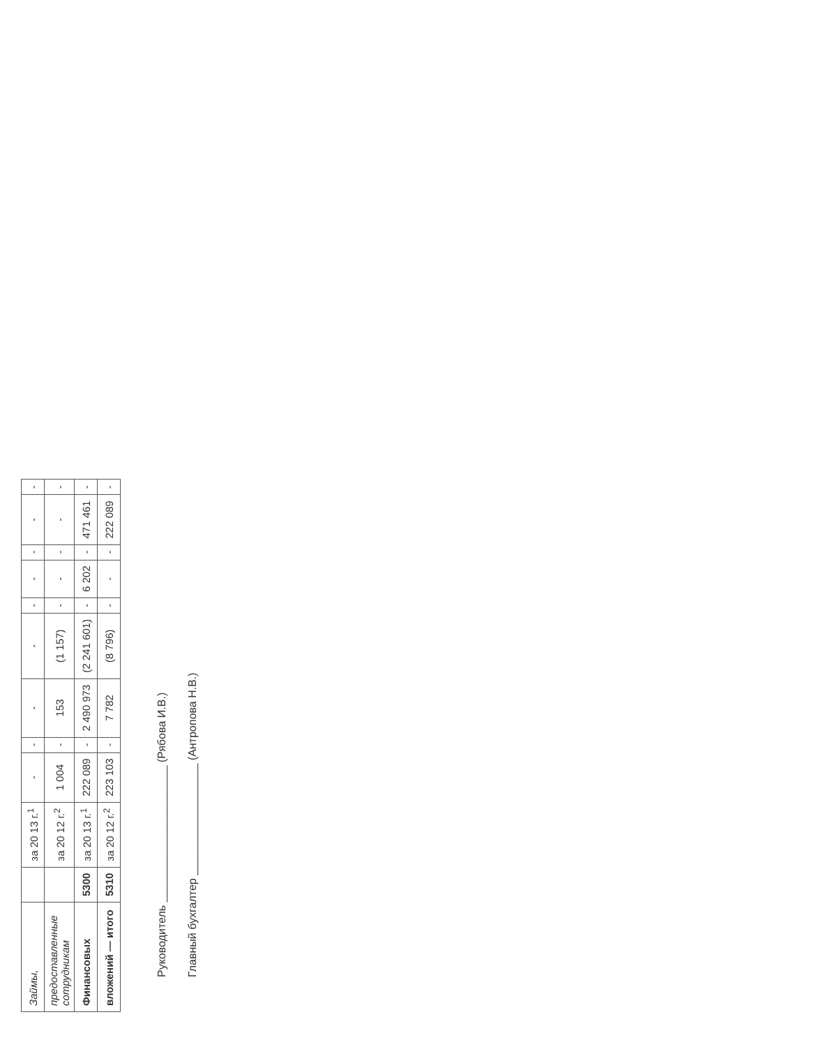| Займы, | | за 20 13 г.<sup>1</sup> | - | - | - | - | - | - | - | - | - |
| предоставленные сотрудникам | | за 20 12 г.<sup>2</sup> | 1 004 | - | 153 | (1 157) | - | - | - | - | - |
| Финансовых | 5300 | за 20 13 г.<sup>1</sup> | 222 089 | - | 2 490 973 | (2 241 601) | - | 6 202 | - | 471 461 | - |
| вложений — итого | 5310 | за 20 12 г.<sup>2</sup> | 223 103 | - | 7 782 | (8 796) | - | - | - | 222 089 | - |
Руководитель ______________________ (Рябова И.В.)
Главный бухгалтер __________________ (Антропова Н.В.)